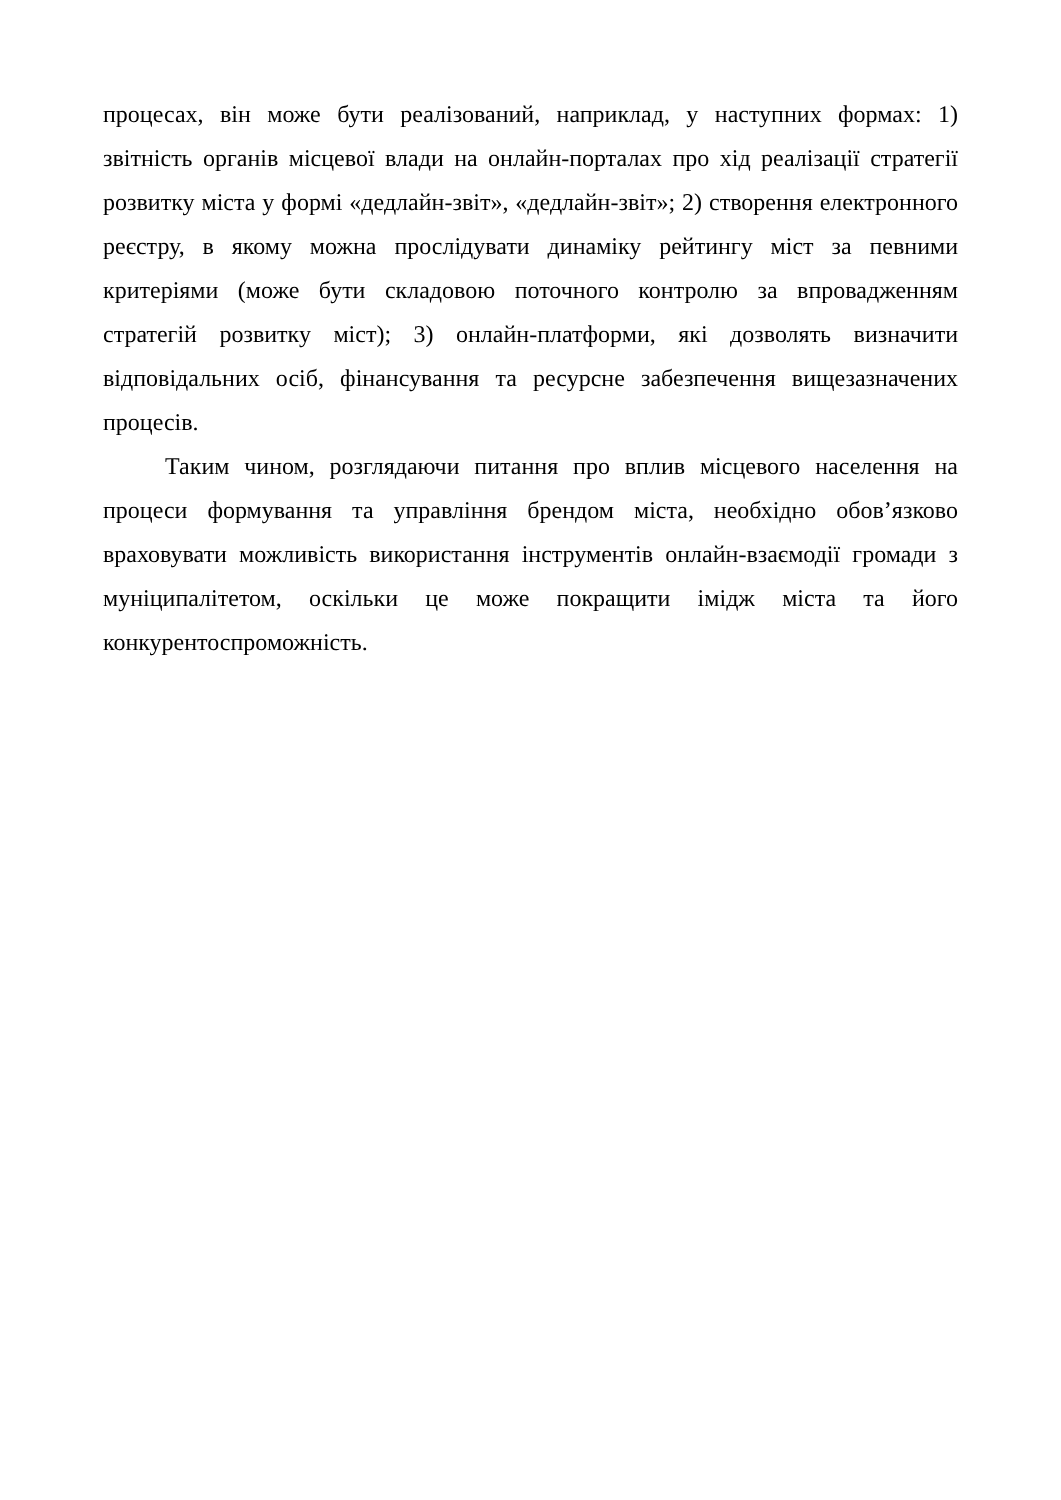процесах, він може бути реалізований, наприклад, у наступних формах: 1) звітність органів місцевої влади на онлайн-порталах про хід реалізації стратегії розвитку міста у формі «дедлайн-звіт», «дедлайн-звіт»; 2) створення електронного реєстру, в якому можна прослідувати динаміку рейтингу міст за певними критеріями (може бути складовою поточного контролю за впровадженням стратегій розвитку міст); 3) онлайн-платформи, які дозволять визначити відповідальних осіб, фінансування та ресурсне забезпечення вищезазначених процесів.
Таким чином, розглядаючи питання про вплив місцевого населення на процеси формування та управління брендом міста, необхідно обов’язково враховувати можливість використання інструментів онлайн-взаємодії громади з муніципалітетом, оскільки це може покращити імідж міста та його конкурентоспроможність.